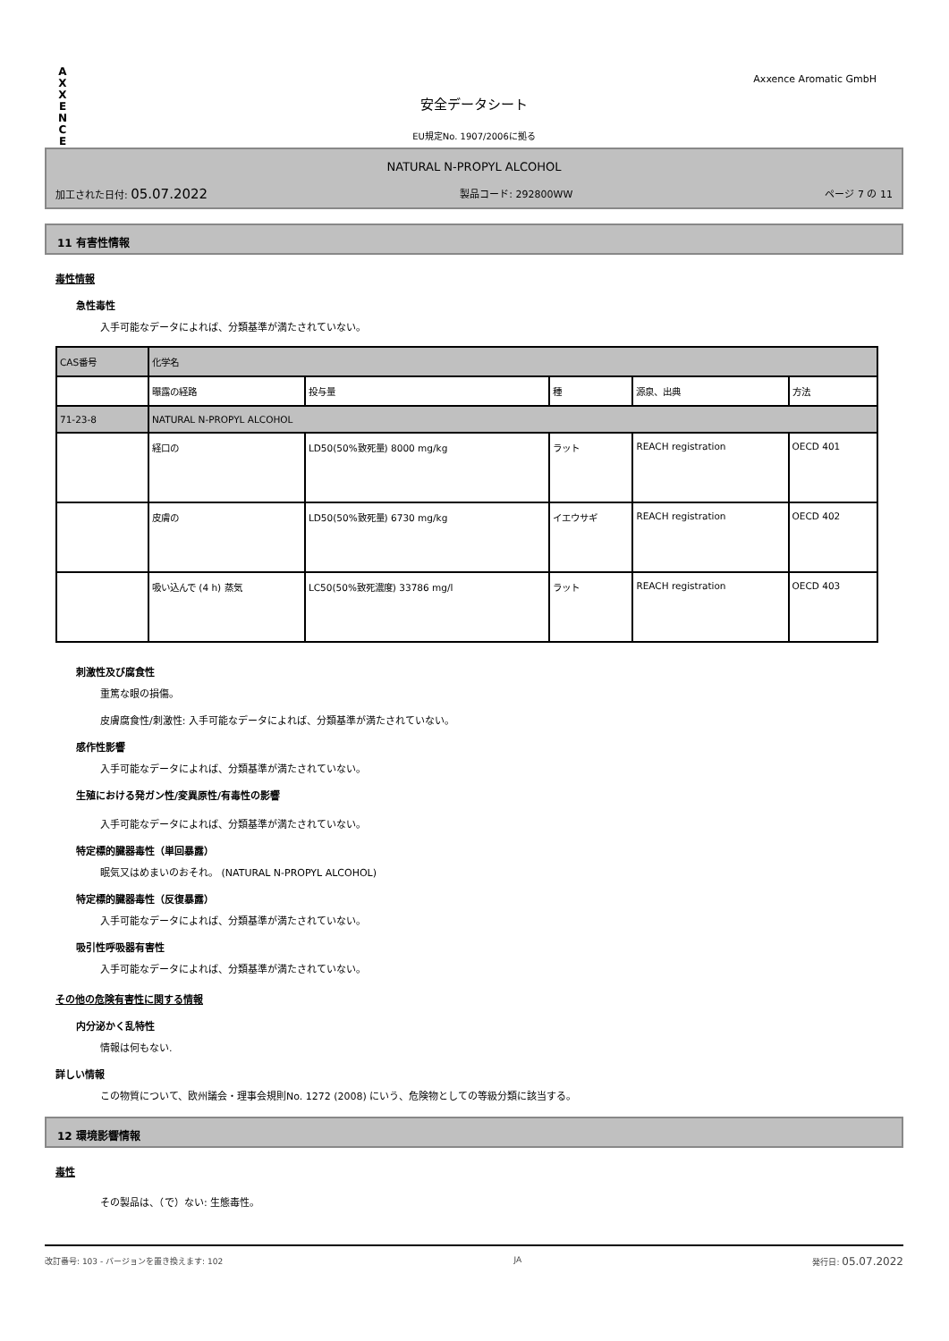A
X
X
E
N
C
E
Axxence Aromatic GmbH
安全データシート
EU規定No. 1907/2006に拠る
NATURAL N-PROPYL ALCOHOL
加工された日付: 05.07.2022 製品コード: 292800WW ページ 7 の 11
11 有害性情報
毒性情報
急性毒性
入手可能なデータによれば、分類基準が満たされていない。
| CAS番号 | 化学名 | | | | |
| | 曝露の経路 | 投与量 | 種 | 源泉、出典 | 方法 |
| 71-23-8 | NATURAL N-PROPYL ALCOHOL | | | | |
| | 経口の | LD50(50%致死量) 8000 mg/kg | ラット | REACH registration | OECD 401 |
| | 皮膚の | LD50(50%致死量) 6730 mg/kg | イエウサギ | REACH registration | OECD 402 |
| | 吸い込んで (4 h) 蒸気 | LC50(50%致死濃度) 33786 mg/l | ラット | REACH registration | OECD 403 |
刺激性及び腐食性
重篤な眼の損傷。
皮膚腐食性/刺激性: 入手可能なデータによれば、分類基準が満たされていない。
感作性影響
入手可能なデータによれば、分類基準が満たされていない。
生殖における発ガン性/変異原性/有毒性の影響
入手可能なデータによれば、分類基準が満たされていない。
特定標的臓器毒性（単回暴露）
眠気又はめまいのおそれ。 (NATURAL N-PROPYL ALCOHOL)
特定標的臓器毒性（反復暴露）
入手可能なデータによれば、分類基準が満たされていない。
吸引性呼吸器有害性
入手可能なデータによれば、分類基準が満たされていない。
その他の危険有害性に関する情報
内分泌かく乱特性
情報は何もない.
詳しい情報
この物質について、欧州議会・理事会規則No. 1272 (2008) にいう、危険物としての等級分類に該当する。
12 環境影響情報
毒性
その製品は、（で）ない: 生態毒性。
改訂番号: 103 - バージョンを置き換えます: 102 JA 発行日: 05.07.2022